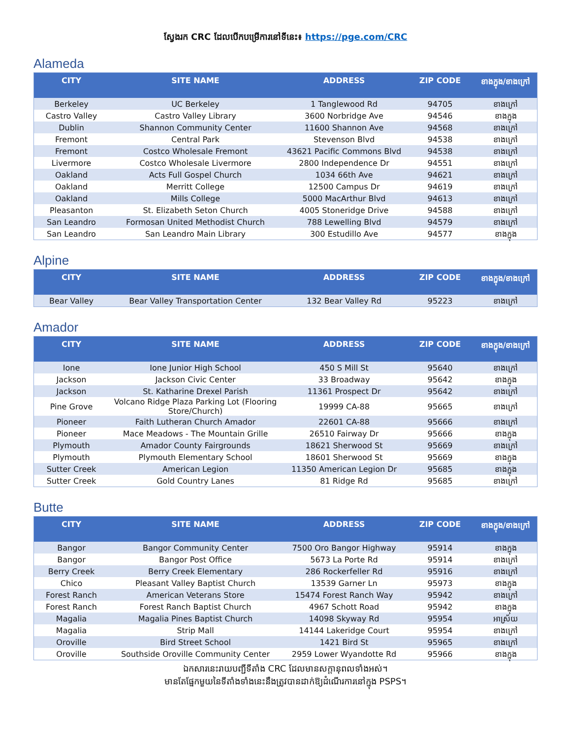ស្វែងរក CRC ដែលបើកបម្រើការនៅទីនេះ៖ https://pge.com/CRC
Alameda
| CITY | SITE NAME | ADDRESS | ZIP CODE | ខាងក្នុង/ខាងក្រៅ |
| --- | --- | --- | --- | --- |
| Berkeley | UC Berkeley | 1 Tanglewood Rd | 94705 | ខាងក្រៅ |
| Castro Valley | Castro Valley Library | 3600 Norbridge Ave | 94546 | ខាងក្នុង |
| Dublin | Shannon Community Center | 11600 Shannon Ave | 94568 | ខាងក្រៅ |
| Fremont | Central Park | Stevenson Blvd | 94538 | ខាងក្រៅ |
| Fremont | Costco Wholesale Fremont | 43621 Pacific Commons Blvd | 94538 | ខាងក្រៅ |
| Livermore | Costco Wholesale Livermore | 2800 Independence Dr | 94551 | ខាងក្រៅ |
| Oakland | Acts Full Gospel Church | 1034 66th Ave | 94621 | ខាងក្រៅ |
| Oakland | Merritt College | 12500 Campus Dr | 94619 | ខាងក្រៅ |
| Oakland | Mills College | 5000 MacArthur Blvd | 94613 | ខាងក្រៅ |
| Pleasanton | St. Elizabeth Seton Church | 4005 Stoneridge Drive | 94588 | ខាងក្រៅ |
| San Leandro | Formosan United Methodist Church | 788 Lewelling Blvd | 94579 | ខាងក្រៅ |
| San Leandro | San Leandro Main Library | 300 Estudillo Ave | 94577 | ខាងក្នុង |
Alpine
| CITY | SITE NAME | ADDRESS | ZIP CODE | ខាងក្នុង/ខាងក្រៅ |
| --- | --- | --- | --- | --- |
| Bear Valley | Bear Valley Transportation Center | 132 Bear Valley Rd | 95223 | ខាងក្រៅ |
Amador
| CITY | SITE NAME | ADDRESS | ZIP CODE | ខាងក្នុង/ខាងក្រៅ |
| --- | --- | --- | --- | --- |
| Ione | Ione Junior High School | 450 S Mill St | 95640 | ខាងក្រៅ |
| Jackson | Jackson Civic Center | 33 Broadway | 95642 | ខាងក្នុង |
| Jackson | St. Katharine Drexel Parish | 11361 Prospect Dr | 95642 | ខាងក្រៅ |
| Pine Grove | Volcano Ridge Plaza Parking Lot (Flooring Store/Church) | 19999 CA-88 | 95665 | ខាងក្រៅ |
| Pioneer | Faith Lutheran Church Amador | 22601 CA-88 | 95666 | ខាងក្រៅ |
| Pioneer | Mace Meadows - The Mountain Grille | 26510 Fairway Dr | 95666 | ខាងក្នុង |
| Plymouth | Amador County Fairgrounds | 18621 Sherwood St | 95669 | ខាងក្រៅ |
| Plymouth | Plymouth Elementary School | 18601 Sherwood St | 95669 | ខាងក្នុង |
| Sutter Creek | American Legion | 11350 American Legion Dr | 95685 | ខាងក្នុង |
| Sutter Creek | Gold Country Lanes | 81 Ridge Rd | 95685 | ខាងក្រៅ |
Butte
| CITY | SITE NAME | ADDRESS | ZIP CODE | ខាងក្នុង/ខាងក្រៅ |
| --- | --- | --- | --- | --- |
| Bangor | Bangor Community Center | 7500 Oro Bangor Highway | 95914 | ខាងក្នុង |
| Bangor | Bangor Post Office | 5673 La Porte Rd | 95914 | ខាងក្រៅ |
| Berry Creek | Berry Creek Elementary | 286 Rockerfeller Rd | 95916 | ខាងក្រៅ |
| Chico | Pleasant Valley Baptist Church | 13539 Garner Ln | 95973 | ខាងក្នុង |
| Forest Ranch | American Veterans Store | 15474 Forest Ranch Way | 95942 | ខាងក្រៅ |
| Forest Ranch | Forest Ranch Baptist Church | 4967 Schott Road | 95942 | ខាងក្នុង |
| Magalia | Magalia Pines Baptist Church | 14098 Skyway Rd | 95954 | អាស្រ័យ |
| Magalia | Strip Mall | 14144 Lakeridge Court | 95954 | ខាងក្រៅ |
| Oroville | Bird Street School | 1421 Bird St | 95965 | ខាងក្រៅ |
| Oroville | Southside Oroville Community Center | 2959 Lower Wyandotte Rd | 95966 | ខាងក្នុង |
ឯកសារនេះរាយបញ្ជីទីតាំង CRC ដែលមានសក្តានុពលទាំងអស់។
មានតែផ្នែកមួយនៃទីតាំងទាំងនេះនឹងត្រូវបានដាក់ឱ្យដំណើរការនៅក្នុង PSPS។